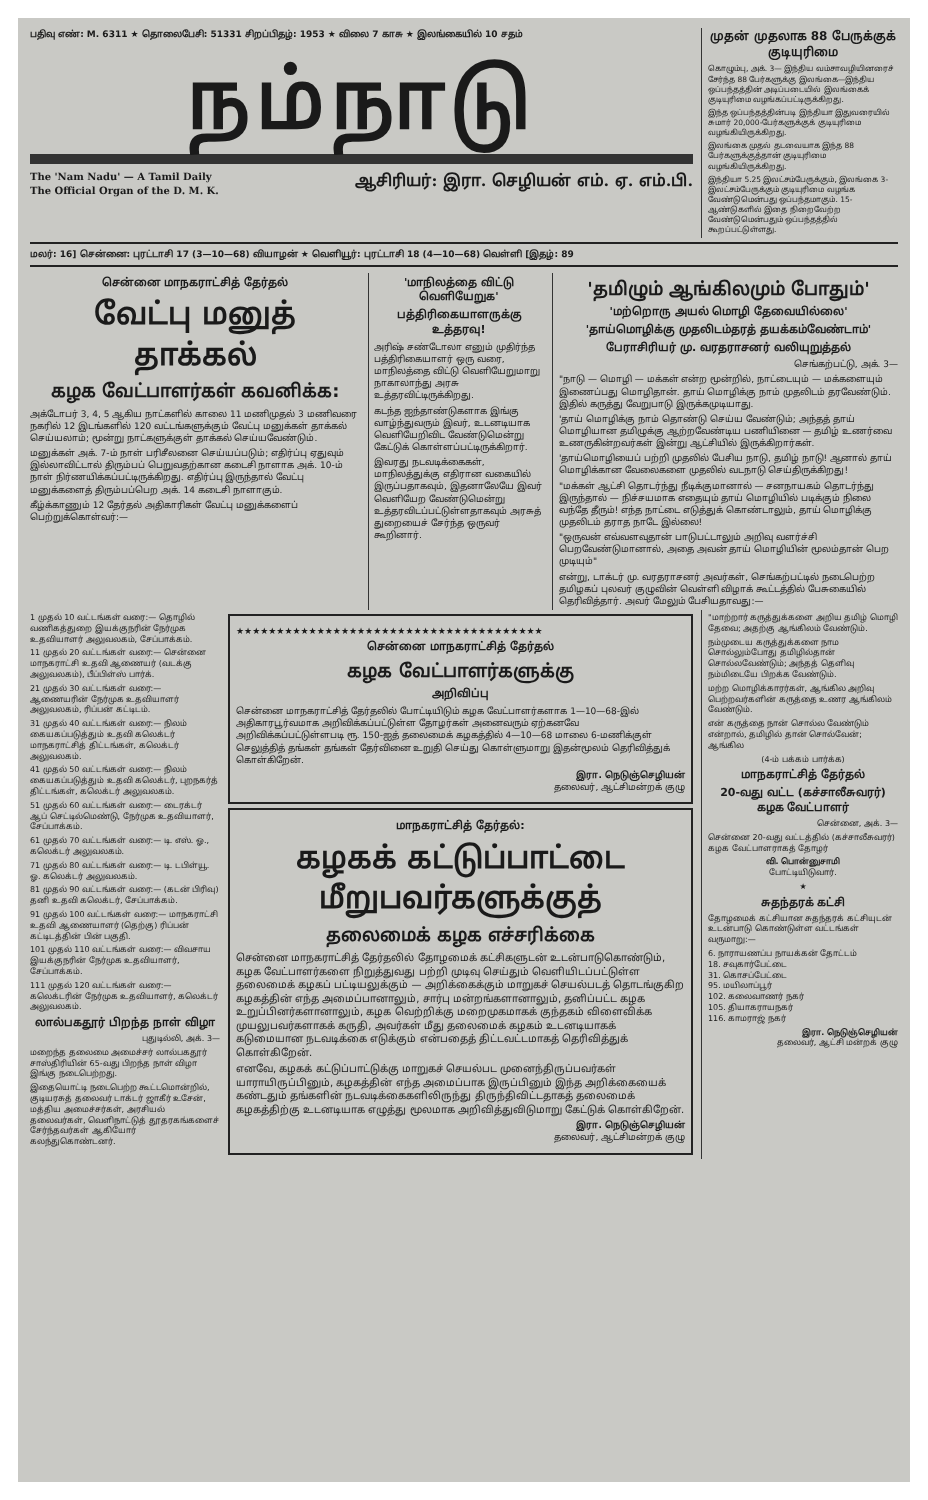பதிவு எண்: M. 6311 ★ தொலைபேசி: 51331 சிறப்பிதழ்: 1953 ★ விலை 7 காசு ★ இலங்கையில் 10 சதம்
நம்நாடு
The 'Nam Nadu' — A Tamil Daily
The Official Organ of the D. M. K.
ஆசிரியர்: இரா. செழியன் எம். ஏ. எம்.பி.
முதன் முதலாக 88 பேருக்குக் குடியுரிமை
கொழும்பு, அக். 3— இந்திய வம்சாவழியினரைச் சேர்ந்த 88 பேர்களுக்கு இலங்கை—இந்திய ஒப்பந்தத்தின் அடிப்படையில் இலங்கைக் குடியுரிமை வழங்கப்பட்டிருக்கிறது.
இந்த ஒப்பந்தத்தின்படி இந்தியா இதுவரையில் சுமார் 20,000-பேர்களுக்குக் குடியுரிமை வழங்கியிருக்கிறது.
இலங்கை முதல் தடவையாக இந்த 88 பேர்களுக்குத்தான் குடியுரிமை வழங்கியிருக்கிறது.
இந்தியா 5.25 இலட்சம்பேருக்கும், இலங்கை 3-இலட்சம்பேருக்கும் குடியுரிமை வழங்க வேண்டுமென்பது ஒப்பந்தமாகும். 15-ஆண்டுகளில் இதை நிறைவேற்ற வேண்டுமென்பதும் ஒப்பந்தத்தில் கூறப்பட்டுள்ளது.
மலர்: 16] சென்னை: புரட்டாசி 17 (3—10—68) வியாழன் ★ வெளியூர்: புரட்டாசி 18 (4—10—68) வெள்ளி [இதழ்: 89
சென்னை மாநகராட்சித் தேர்தல்
வேட்பு மனுத் தாக்கல்
கழக வேட்பாளர்கள் கவனிக்க:
அக்டோபர் 3, 4, 5 ஆகிய நாட்களில் காலை 11 மணிமுதல் 3 மணிவரை நகரில் 12 இடங்களில் 120 வட்டங்களுக்கும் வேட்பு மனுக்கள் தாக்கல் செய்யலாம்; மூன்று நாட்களுக்குள் தாக்கல் செய்யவேண்டும்.
மனுக்கள் அக். 7-ம் நாள் பரிசீலனை செய்யப்படும்; எதிர்ப்பு ஏதுவும் இல்லாவிட்டால் திரும்பப் பெறுவதற்கான கடைசி நாளாக அக். 10-ம் நாள் நிர்ணயிக்கப்பட்டிருக்கிறது. எதிர்ப்பு இருந்தால் வேட்பு மனுக்களைத் திரும்பப்பெற அக். 14 கடைசி நாளாகும்.
கீழ்க்காணும் 12 தேர்தல் அதிகாரிகள் வேட்பு மனுக்களைப் பெற்றுக்கொள்வர்:—
'மாநிலத்தை விட்டு வெளியேறுக'
பத்திரிகையாளருக்கு உத்தரவு!
அரிஷ் சண்டோலா எனும் முதிர்ந்த பத்திரிகையாளர் ஒரு வரை, மாநிலத்தை விட்டு வெளியேறுமாறு நாகாலாந்து அரசு உத்தரவிட்டிருக்கிறது.
கடந்த ஐந்தாண்டுகளாக இங்கு வாழ்ந்துவரும் இவர், உடனடியாக வெளியேறிவிட வேண்டுமென்று கேட்டுக் கொள்ளப்பட்டிருக்கிறார்.
இவரது நடவடிக்கைகள், மாநிலத்துக்கு எதிரான வகையில் இருப்பதாகவும், இதனாலேயே இவர் வெளியேற வேண்டுமென்று உத்தரவிடப்பட்டுள்ளதாகவும் அரசுத் துறையைச் சேர்ந்த ஒருவர் கூறினார்.
'தமிழும் ஆங்கிலமும் போதும்'
'மற்றொரு அயல் மொழி தேவையில்லை'
'தாய்மொழிக்கு முதலிடம்தரத் தயக்கம்வேண்டாம்'
பேராசிரியர் மு. வரதராசனர் வலியுறுத்தல்
செங்கற்பட்டு, அக். 3—
"நாடு — மொழி — மக்கள் என்ற மூன்றில், நாட்டையும் — மக்களையும் இணைப்பது மொழிதான். தாய் மொழிக்கு நாம் முதலிடம் தரவேண்டும். இதில் கருத்து வேறுபாடு இருக்கமுடியாது.
'தாய் மொழிக்கு நாம் தொண்டு செய்ய வேண்டும்; அந்தத் தாய் மொழியான தமிழுக்கு ஆற்றவேண்டிய பணியினை — தமிழ் உணர்வை உணருகின்றவர்கள் இன்று ஆட்சியில் இருக்கிறார்கள்.
'தாய்மொழியைப் பற்றி முதலில் பேசிய நாடு, தமிழ் நாடு! ஆனால் தாய் மொழிக்கான வேலைகளை முதலில் வடநாடு செய்திருக்கிறது!
"மக்கள் ஆட்சி தொடர்ந்து நீடிக்குமானால் — சனநாயகம் தொடர்ந்து இருந்தால் — நிச்சயமாக எதையும் தாய் மொழியில் படிக்கும் நிலை வந்தே தீரும்! எந்த நாட்டை எடுத்துக் கொண்டாலும், தாய் மொழிக்கு முதலிடம் தராத நாடே இல்லை!
"ஒருவன் எவ்வளவுதான் பாடுபட்டாலும் அறிவு வளர்ச்சி பெறவேண்டுமானால், அதை அவன் தாய் மொழியின் மூலம்தான் பெற முடியும்"
என்று, டாக்டர் மு. வரதராசனர் அவர்கள், செங்கற்பட்டில் நடைபெற்ற தமிழகப் புலவர் குழுவின் வெள்ளி விழாக் கூட்டத்தில் பேசுகையில் தெரிவித்தார். அவர் மேலும் பேசியதாவது:—
1 முதல் 10 வட்டங்கள் வரை:— தொழில் வணிகத்துறை இயக்குநரின் நேர்முக உதவியாளர் அலுவலகம், சேப்பாக்கம்.
11 முதல் 20 வட்டங்கள் வரை:— சென்னை மாநகராட்சி உதவி ஆணையர் (வடக்கு அலுவலகம்), பீப்பிள்ஸ் பார்க்.
21 முதல் 30 வட்டங்கள் வரை:— ஆணையரின் நேர்முக உதவியாளர் அலுவலகம், ரிப்பன் கட்டிடம்.
31 முதல் 40 வட்டங்கள் வரை:— நிலம் கையகப்படுத்தும் உதவி கலெக்டர் மாநகராட்சித் திட்டங்கள், கலெக்டர் அலுவலகம்.
41 முதல் 50 வட்டங்கள் வரை:— நிலம் கையகப்படுத்தும் உதவி கலெக்டர், புறநகர்த் திட்டங்கள், கலெக்டர் அலுவலகம்.
51 முதல் 60 வட்டங்கள் வரை:— டைரக்டர் ஆப் செட்டில்மெண்டு, நேர்முக உதவியாளர், சேப்பாக்கம்.
61 முதல் 70 வட்டங்கள் வரை:— டி. எஸ். ஓ., கலெக்டர் அலுவலகம்.
71 முதல் 80 வட்டங்கள் வரை:— டி. டபிள்யூ. ஓ. கலெக்டர் அலுவலகம்.
81 முதல் 90 வட்டங்கள் வரை:— (கடன் பிரிவு) தனி உதவி கலெக்டர், சேப்பாக்கம்.
91 முதல் 100 வட்டங்கள் வரை:— மாநகராட்சி உதவி ஆணையாளர் (தெற்கு) ரிப்பன் கட்டிடத்தின் பின் பகுதி.
101 முதல் 110 வட்டங்கள் வரை:— விவசாய இயக்குநரின் நேர்முக உதவியாளர், சேப்பாக்கம்.
111 முதல் 120 வட்டங்கள் வரை:— கலெக்டரின் நேர்முக உதவியாளர், கலெக்டர் அலுவலகம்.
லால்பகதூர் பிறந்த நாள் விழா
புதுடில்லி, அக். 3—
மறைந்த தலைமை அமைச்சர் லால்பகதூர் சாஸ்திரியின் 65-வது பிறந்த நாள் விழா இங்கு நடைபெற்றது.
இதையொட்டி நடைபெற்ற கூட்டமொன்றில், குடியரசுத் தலைவர் டாக்டர் ஜாகீர் உசேன், மத்திய அமைச்சர்கள், அரசியல் தலைவர்கள், வெளிநாட்டுத் தூதரகங்களைச் சேர்ந்தவர்கள் ஆகியோர் கலந்துகொண்டனர்.
★★★★★★★★★★★★★★★★★★★★★★★★★★★★★★★★★★★★★★
சென்னை மாநகராட்சித் தேர்தல்
கழக வேட்பாளர்களுக்கு
அறிவிப்பு
சென்னை மாநகராட்சித் தேர்தலில் போட்டியிடும் கழக வேட்பாளர்களாக 1—10—68-இல் அதிகாரபூர்வமாக அறிவிக்கப்பட்டுள்ள தோழர்கள் அனைவரும் ஏற்கனவே அறிவிக்கப்பட்டுள்ளபடி ரூ. 150-ஐத் தலைமைக் கழகத்தில் 4—10—68 மாலை 6-மணிக்குள் செலுத்தித் தங்கள் தங்கள் தேர்வினை உறுதி செய்து கொள்ளுமாறு இதன்மூலம் தெரிவித்துக் கொள்கிறேன்.
இரா. நெடுஞ்செழியன்
தலைவர், ஆட்சிமன்றக் குழு
மாநகராட்சித் தேர்தல்:
கழகக் கட்டுப்பாட்டை மீறுபவர்களுக்குத்
தலைமைக் கழக எச்சரிக்கை
சென்னை மாநகராட்சித் தேர்தலில் தோழமைக் கட்சிகளுடன் உடன்பாடுகொண்டும், கழக வேட்பாளர்களை நிறுத்துவது பற்றி முடிவு செய்தும் வெளியிடப்பட்டுள்ள தலைமைக் கழகப் பட்டியலுக்கும் — அறிக்கைக்கும் மாறுகச் செயல்படத் தொடங்குகிற கழகத்தின் எந்த அமைப்பானாலும், சார்பு மன்றங்களானாலும், தனிப்பட்ட கழக உறுப்பினர்களானாலும், கழக வெற்றிக்கு மறைமுகமாகக் குந்தகம் விளைவிக்க முயலுபவர்களாகக் கருதி, அவர்கள் மீது தலைமைக் கழகம் உடனடியாகக் கடுமையான நடவடிக்கை எடுக்கும் என்பதைத் திட்டவட்டமாகத் தெரிவித்துக் கொள்கிறேன்.
எனவே, கழகக் கட்டுப்பாட்டுக்கு மாறுகச் செயல்பட முனைந்திருப்பவர்கள் யாராயிருப்பினும், கழகத்தின் எந்த அமைப்பாக இருப்பினும் இந்த அறிக்கையைக் கண்டதும் தங்களின் நடவடிக்கைகளிலிருந்து திருந்திவிட்டதாகத் தலைமைக் கழகத்திற்கு உடனடியாக எழுத்து மூலமாக அறிவித்துவிடுமாறு கேட்டுக் கொள்கிறேன்.
இரா. நெடுஞ்செழியன்
தலைவர், ஆட்சிமன்றக் குழு
"மாற்றார் கருத்துக்களை அறிய தமிழ் மொழி தேவை; அதற்கு ஆங்கிலம் வேண்டும்.
நம்முடைய கருத்துக்களை நாம சொல்லும்போது தமிழில்தான் சொல்லவேண்டும்; அந்தத் தெளிவு நம்மிடையே பிறக்க வேண்டும்.
மற்ற மொழிக்காரர்கள், ஆங்கில அறிவு பெற்றவர்களின் கருத்தை உணர ஆங்கிலம் வேண்டும்.
என் கருத்தை நான் சொல்ல வேண்டும் என்றால், தமிழில் தான் சொல்வேன்; ஆங்கில
(4-ம் பக்கம் பார்க்க)
மாநகராட்சித் தேர்தல்
20-வது வட்ட (கச்சாலீசுவரர்) கழக வேட்பாளர்
சென்னை, அக். 3—
சென்னை 20-வது வட்டத்தில் (கச்சாலீசுவரர்) கழக வேட்பாளராகத் தோழர்
வி. பொன்னுசாமி
போட்டியிடுவார்.
★
சுதந்தரக் கட்சி
தோழமைக் கட்சியான சுதந்தரக் கட்சியுடன் உடன்பாடு கொண்டுள்ள வட்டங்கள் வருமாறு:—
6. நாராயணப்ப நாயக்கன் தோட்டம்
18. சவுகார்பேட்டை
31. கொசப்பேட்டை
95. மயிலாப்பூர்
102. கலைவாணர் நகர்
105. தியாகராயநகர்
116. காமராஜ் நகர்
இரா. நெடுஞ்செழியன்
தலைவர், ஆட்சி மன்றக் குழு